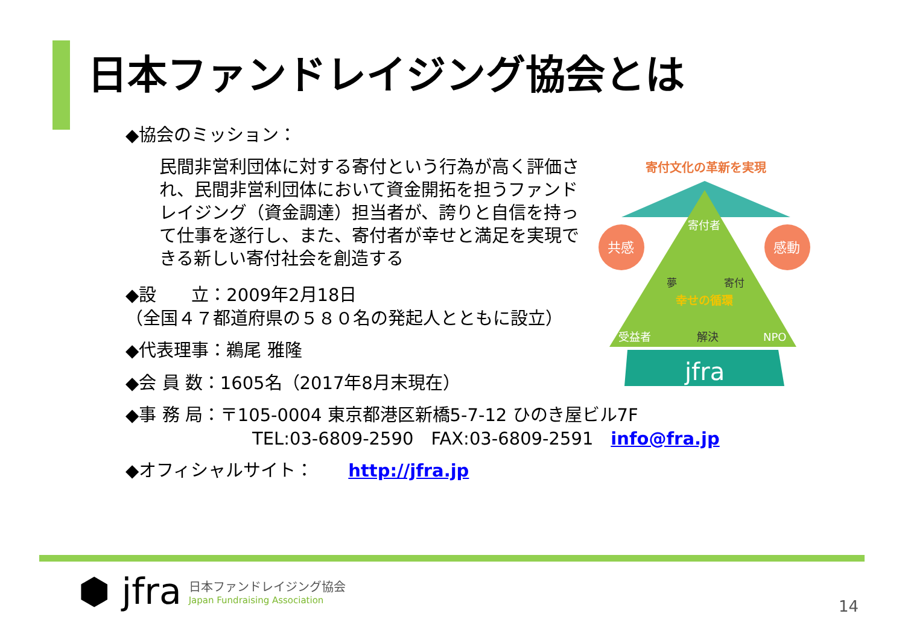日本ファンドレイジング協会とは
◆協会のミッション：
民間非営利団体に対する寄付という行為が高く評価され、民間非営利団体において資金開拓を担うファンドレイジング（資金調達）担当者が、誇りと自信を持って仕事を遂行し、また、寄付者が幸せと満足を実現できる新しい寄付社会を創造する
◆設　　立：2009年2月18日
（全国４７都道府県の５８０名の発起人とともに設立）
◆代表理事：鵜尾 雅隆
◆会 員 数：1605名（2017年8月末現在）
◆事 務 局：〒105-0004 東京都港区新橋5-7-12 ひのき屋ビル7F
TEL:03-6809-2590　FAX:03-6809-2591　info@fra.jp
◆オフィシャルサイト：　　http://jfra.jp
寄付文化の革新を実現
共感
感動
寄付者
夢
寄付
幸せの循環
受益者
解決
NPO
jfra
⬢ jfra
日本ファンドレイジング協会
Japan Fundraising Association
14